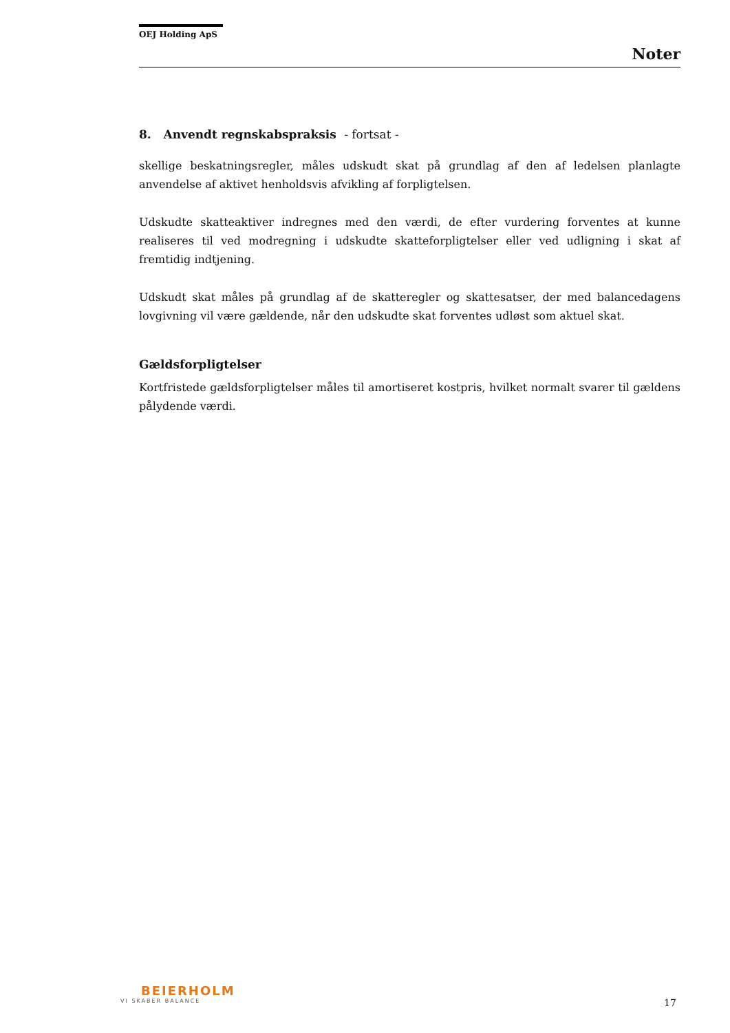OEJ Holding ApS
Noter
8. Anvendt regnskabspraksis - fortsat -
skellige beskatningsregler, måles udskudt skat på grundlag af den af ledelsen planlagte anvendelse af aktivet henholdsvis afvikling af forpligtelsen.
Udskudte skatteaktiver indregnes med den værdi, de efter vurdering forventes at kunne realiseres til ved modregning i udskudte skatteforpligtelser eller ved udligning i skat af fremtidig indtjening.
Udskudt skat måles på grundlag af de skatteregler og skattesatser, der med balancedagens lovgivning vil være gældende, når den udskudte skat forventes udløst som aktuel skat.
Gældsforpligtelser
Kortfristede gældsforpligtelser måles til amortiseret kostpris, hvilket normalt svarer til gældens pålydende værdi.
BEIERHOLM
VI SKABER BALANCE
17